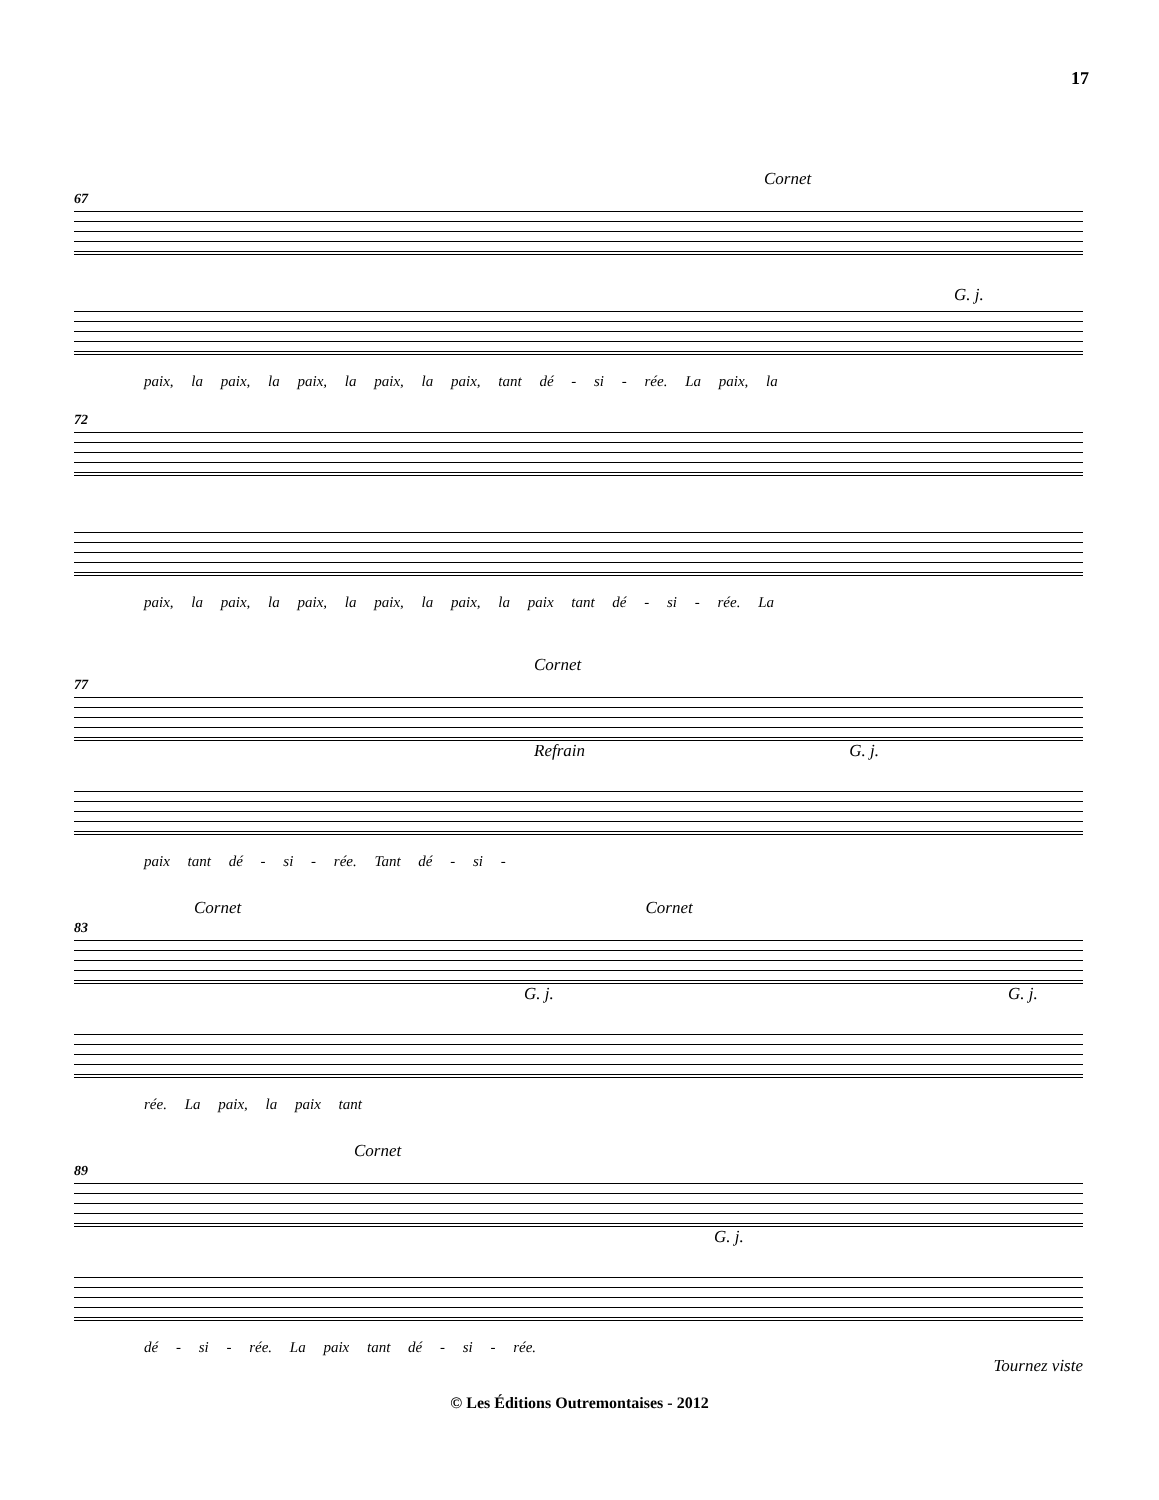17
Cornet
67
G. j.
paix, la paix, la paix, la paix, la paix, tant dé - si - rée. La paix, la
72
paix, la paix, la paix, la paix, la paix, la paix tant dé - si - rée. La
Cornet
77
Refrain G. j.
paix tant dé - si - rée. Tant dé - si -
Cornet Cornet
83
G. j. G. j.
rée. La paix, la paix tant
Cornet
89
G. j.
dé - si - rée. La paix tant dé - si - rée.
Tournez viste
© Les Éditions Outremontaises - 2012